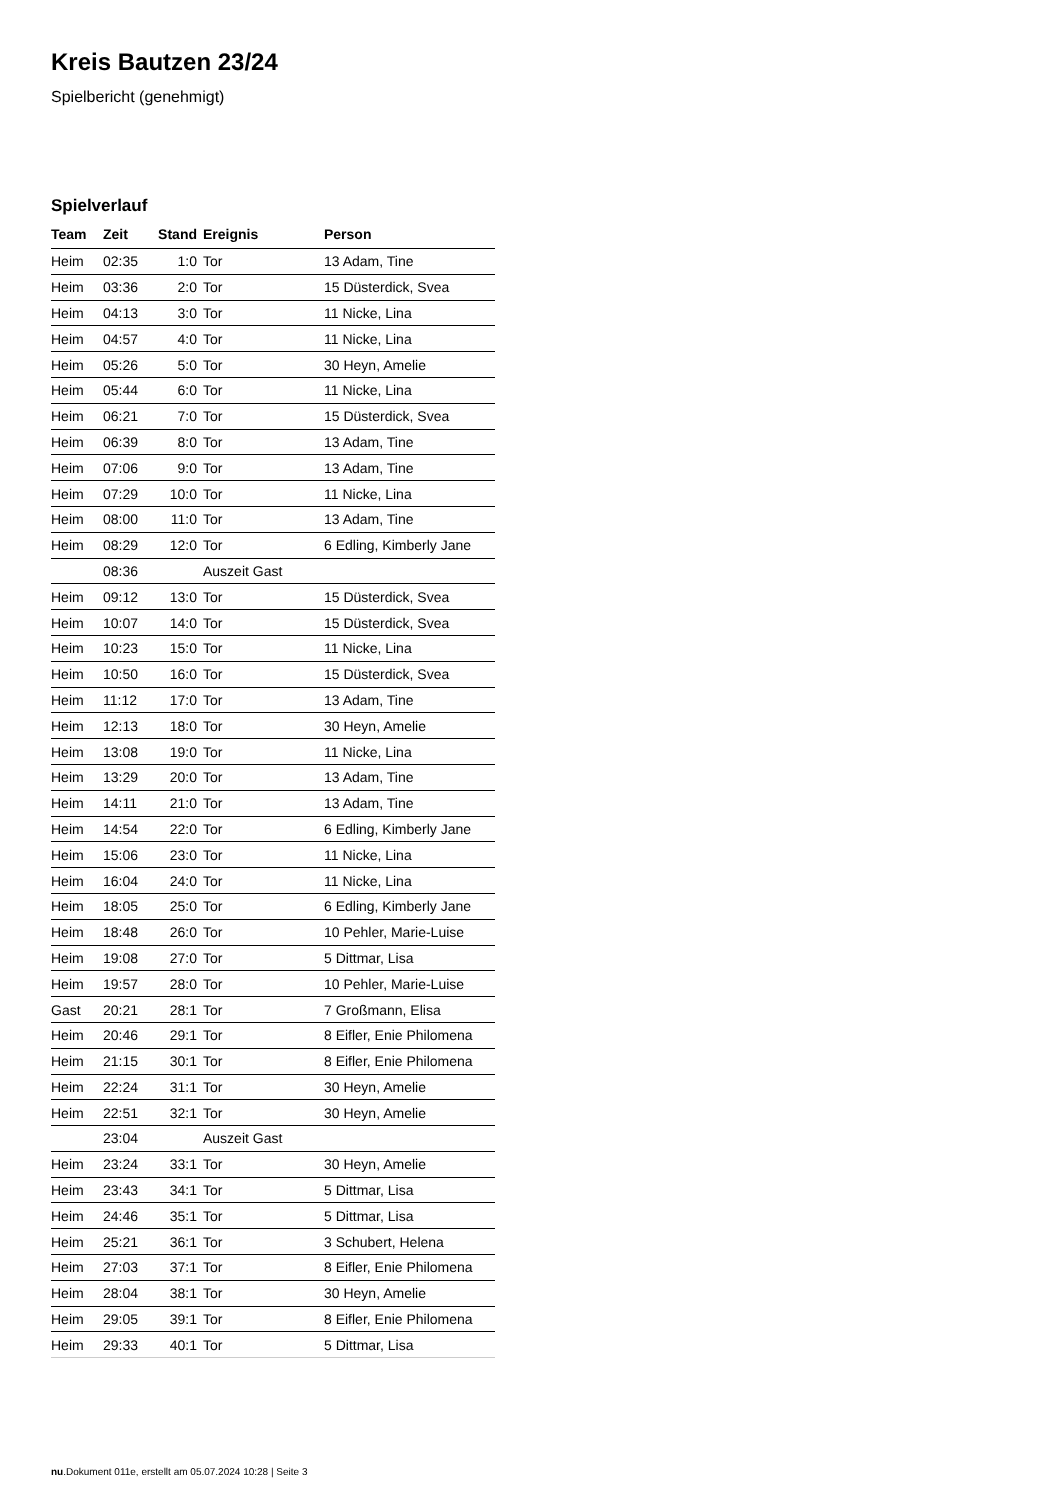Kreis Bautzen 23/24
Spielbericht (genehmigt)
Spielverlauf
| Team | Zeit | Stand | Ereignis | Person |
| --- | --- | --- | --- | --- |
| Heim | 02:35 | 1:0 | Tor | 13 Adam, Tine |
| Heim | 03:36 | 2:0 | Tor | 15 Düsterdick, Svea |
| Heim | 04:13 | 3:0 | Tor | 11 Nicke, Lina |
| Heim | 04:57 | 4:0 | Tor | 11 Nicke, Lina |
| Heim | 05:26 | 5:0 | Tor | 30 Heyn, Amelie |
| Heim | 05:44 | 6:0 | Tor | 11 Nicke, Lina |
| Heim | 06:21 | 7:0 | Tor | 15 Düsterdick, Svea |
| Heim | 06:39 | 8:0 | Tor | 13 Adam, Tine |
| Heim | 07:06 | 9:0 | Tor | 13 Adam, Tine |
| Heim | 07:29 | 10:0 | Tor | 11 Nicke, Lina |
| Heim | 08:00 | 11:0 | Tor | 13 Adam, Tine |
| Heim | 08:29 | 12:0 | Tor | 6 Edling, Kimberly Jane |
| | 08:36 | | Auszeit Gast | |
| Heim | 09:12 | 13:0 | Tor | 15 Düsterdick, Svea |
| Heim | 10:07 | 14:0 | Tor | 15 Düsterdick, Svea |
| Heim | 10:23 | 15:0 | Tor | 11 Nicke, Lina |
| Heim | 10:50 | 16:0 | Tor | 15 Düsterdick, Svea |
| Heim | 11:12 | 17:0 | Tor | 13 Adam, Tine |
| Heim | 12:13 | 18:0 | Tor | 30 Heyn, Amelie |
| Heim | 13:08 | 19:0 | Tor | 11 Nicke, Lina |
| Heim | 13:29 | 20:0 | Tor | 13 Adam, Tine |
| Heim | 14:11 | 21:0 | Tor | 13 Adam, Tine |
| Heim | 14:54 | 22:0 | Tor | 6 Edling, Kimberly Jane |
| Heim | 15:06 | 23:0 | Tor | 11 Nicke, Lina |
| Heim | 16:04 | 24:0 | Tor | 11 Nicke, Lina |
| Heim | 18:05 | 25:0 | Tor | 6 Edling, Kimberly Jane |
| Heim | 18:48 | 26:0 | Tor | 10 Pehler, Marie-Luise |
| Heim | 19:08 | 27:0 | Tor | 5 Dittmar, Lisa |
| Heim | 19:57 | 28:0 | Tor | 10 Pehler, Marie-Luise |
| Gast | 20:21 | 28:1 | Tor | 7 Großmann, Elisa |
| Heim | 20:46 | 29:1 | Tor | 8 Eifler, Enie Philomena |
| Heim | 21:15 | 30:1 | Tor | 8 Eifler, Enie Philomena |
| Heim | 22:24 | 31:1 | Tor | 30 Heyn, Amelie |
| Heim | 22:51 | 32:1 | Tor | 30 Heyn, Amelie |
| | 23:04 | | Auszeit Gast | |
| Heim | 23:24 | 33:1 | Tor | 30 Heyn, Amelie |
| Heim | 23:43 | 34:1 | Tor | 5 Dittmar, Lisa |
| Heim | 24:46 | 35:1 | Tor | 5 Dittmar, Lisa |
| Heim | 25:21 | 36:1 | Tor | 3 Schubert, Helena |
| Heim | 27:03 | 37:1 | Tor | 8 Eifler, Enie Philomena |
| Heim | 28:04 | 38:1 | Tor | 30 Heyn, Amelie |
| Heim | 29:05 | 39:1 | Tor | 8 Eifler, Enie Philomena |
| Heim | 29:33 | 40:1 | Tor | 5 Dittmar, Lisa |
nu.Dokument 011e, erstellt am 05.07.2024 10:28 | Seite 3